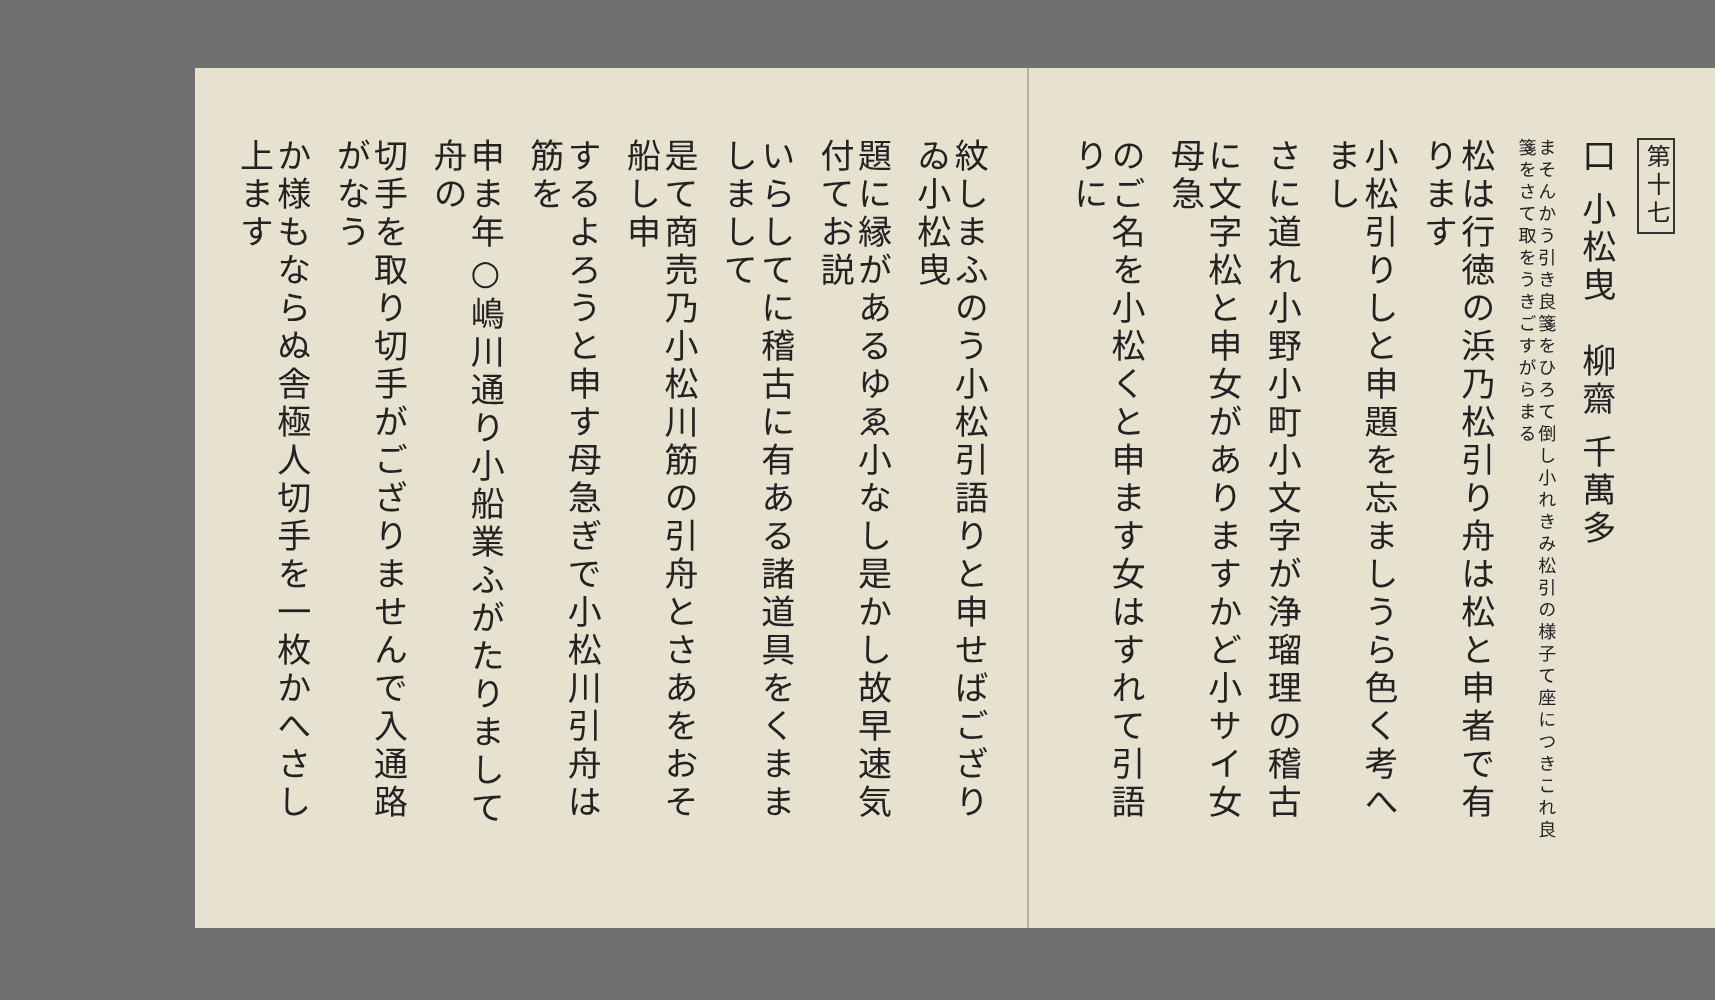紋しまふのう小松引語りと申せばござりゐ小松曳
題に縁があるゆゑ小なし是かし故早速気付てお説
いらしてに稽古に有ある諸道具をくまましまして
是て商売乃小松川筋の引舟とさあをおそ船し申
するよろうと申す母急ぎで小松川引舟は筋を
申ま年○嶋川通り小船業ふがたりまして舟の
切手を取り切手がござりませんで入通路がなう
か様もならぬ舎極人切手を一枚かへさし上ます
第十七
口 小松曳　柳齋 千萬多
まそんかう引き良箋をひろて倒し小れきみ松引の様子て座につきこれ良箋をさて取をうきごすがらまる
松は行徳の浜乃松引り舟は松と申者で有ります
小松引りしと申題を忘ましうら色く考へまし
さに道れ小野小町小文字が浄瑠理の稽古
に文字松と申女がありますかど小サイ女母急
のご名を小松くと申ます女はすれて引語りに